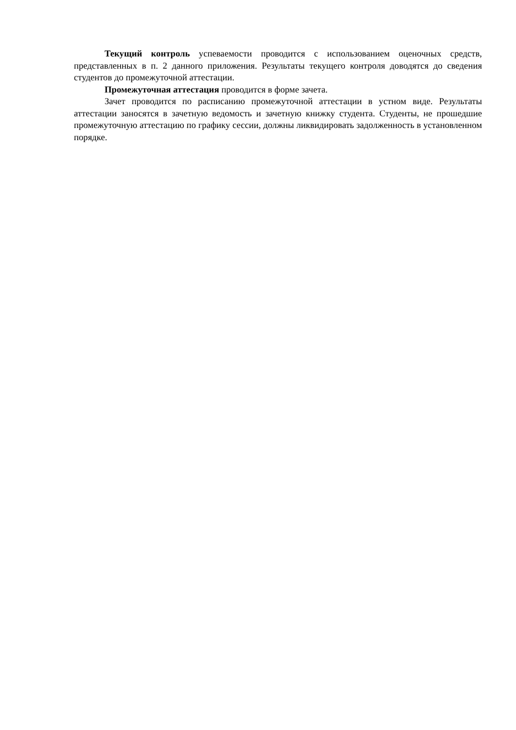Текущий контроль успеваемости проводится с использованием оценочных средств, представленных в п. 2 данного приложения. Результаты текущего контроля доводятся до сведения студентов до промежуточной аттестации.
Промежуточная аттестация проводится в форме зачета.
Зачет проводится по расписанию промежуточной аттестации в устном виде. Результаты аттестации заносятся в зачетную ведомость и зачетную книжку студента. Студенты, не прошедшие промежуточную аттестацию по графику сессии, должны ликвидировать задолженность в установленном порядке.